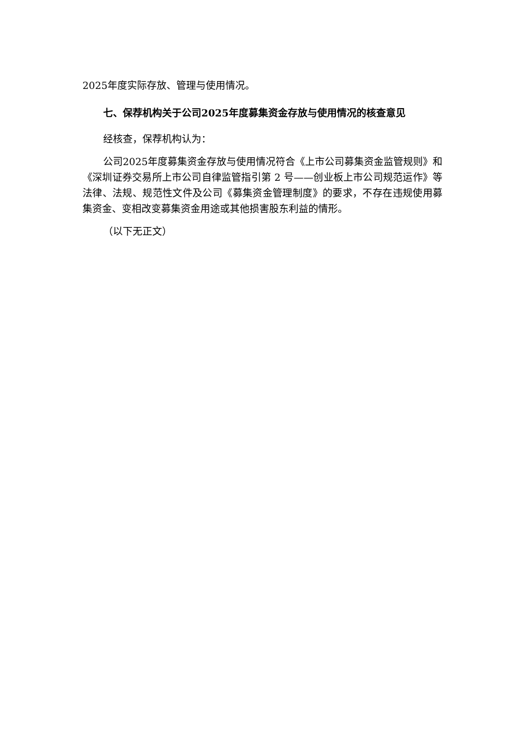2025年度实际存放、管理与使用情况。
七、保荐机构关于公司2025年度募集资金存放与使用情况的核查意见
经核查，保荐机构认为：
公司2025年度募集资金存放与使用情况符合《上市公司募集资金监管规则》和《深圳证券交易所上市公司自律监管指引第 2 号——创业板上市公司规范运作》等法律、法规、规范性文件及公司《募集资金管理制度》的要求，不存在违规使用募集资金、变相改变募集资金用途或其他损害股东利益的情形。
（以下无正文）